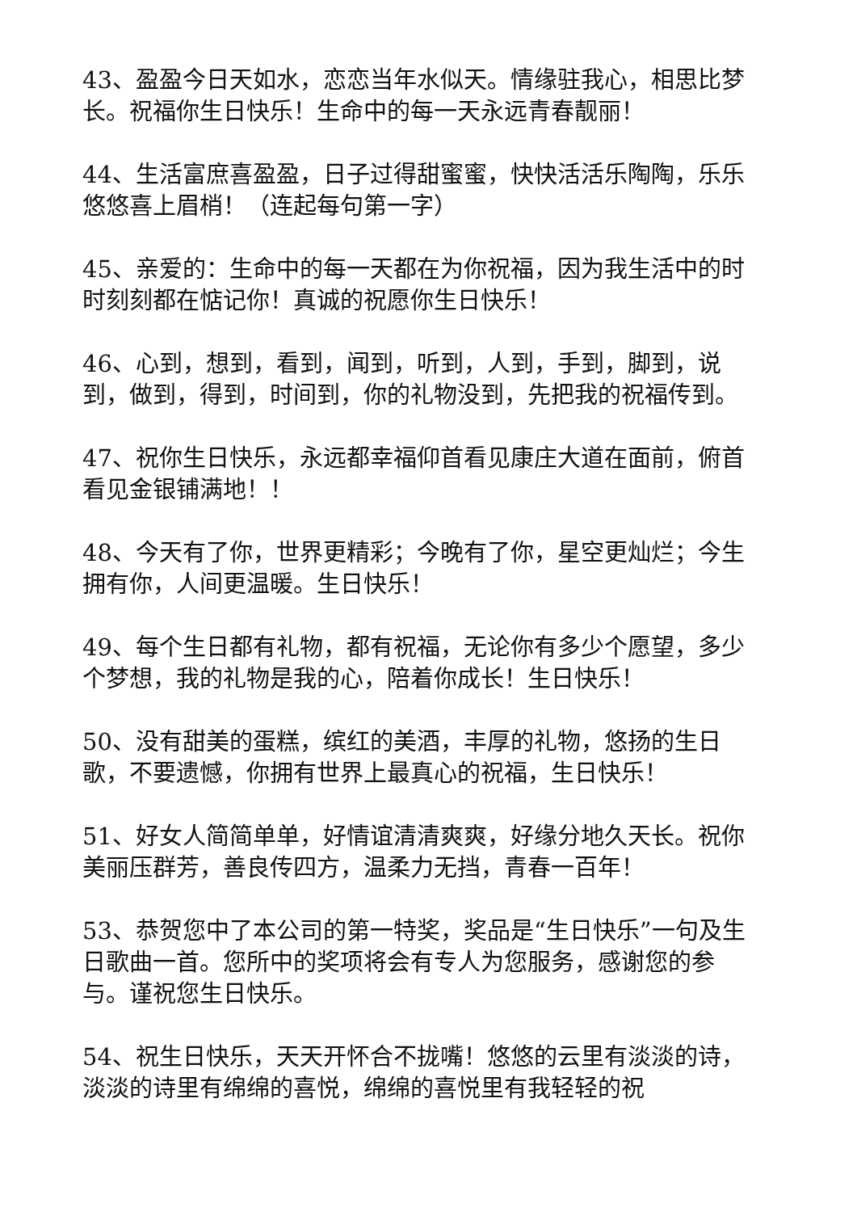43、盈盈今日天如水，恋恋当年水似天。情缘驻我心，相思比梦长。祝福你生日快乐！生命中的每一天永远青春靓丽！
44、生活富庶喜盈盈，日子过得甜蜜蜜，快快活活乐陶陶，乐乐悠悠喜上眉梢！（连起每句第一字）
45、亲爱的：生命中的每一天都在为你祝福，因为我生活中的时时刻刻都在惦记你！真诚的祝愿你生日快乐！
46、心到，想到，看到，闻到，听到，人到，手到，脚到，说到，做到，得到，时间到，你的礼物没到，先把我的祝福传到。
47、祝你生日快乐，永远都幸福仰首看见康庄大道在面前，俯首看见金银铺满地！！
48、今天有了你，世界更精彩；今晚有了你，星空更灿烂；今生拥有你，人间更温暖。生日快乐！
49、每个生日都有礼物，都有祝福，无论你有多少个愿望，多少个梦想，我的礼物是我的心，陪着你成长！生日快乐！
50、没有甜美的蛋糕，缤红的美酒，丰厚的礼物，悠扬的生日歌，不要遗憾，你拥有世界上最真心的祝福，生日快乐！
51、好女人简简单单，好情谊清清爽爽，好缘分地久天长。祝你美丽压群芳，善良传四方，温柔力无挡，青春一百年！
53、恭贺您中了本公司的第一特奖，奖品是“生日快乐”一句及生日歌曲一首。您所中的奖项将会有专人为您服务，感谢您的参与。谨祝您生日快乐。
54、祝生日快乐，天天开怀合不拢嘴！悠悠的云里有淡淡的诗，淡淡的诗里有绵绵的喜悦，绵绵的喜悦里有我轻轻的祝